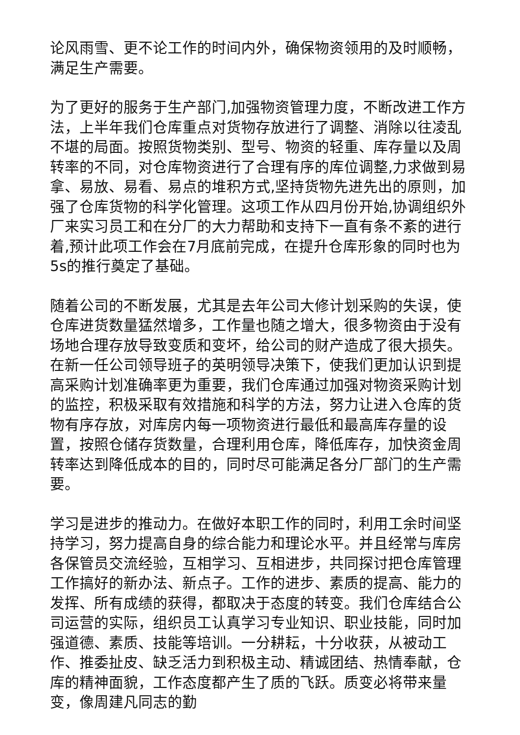论风雨雪、更不论工作的时间内外，确保物资领用的及时顺畅，满足生产需要。
为了更好的服务于生产部门,加强物资管理力度，不断改进工作方法，上半年我们仓库重点对货物存放进行了调整、消除以往凌乱不堪的局面。按照货物类别、型号、物资的轻重、库存量以及周转率的不同，对仓库物资进行了合理有序的库位调整,力求做到易拿、易放、易看、易点的堆积方式,坚持货物先进先出的原则，加强了仓库货物的科学化管理。这项工作从四月份开始,协调组织外厂来实习员工和在分厂的大力帮助和支持下一直有条不紊的进行着,预计此项工作会在7月底前完成，在提升仓库形象的同时也为5s的推行奠定了基础。
随着公司的不断发展，尤其是去年公司大修计划采购的失误，使仓库进货数量猛然增多，工作量也随之增大，很多物资由于没有场地合理存放导致变质和变坏，给公司的财产造成了很大损失。在新一任公司领导班子的英明领导决策下，使我们更加认识到提高采购计划准确率更为重要，我们仓库通过加强对物资采购计划的监控，积极采取有效措施和科学的方法，努力让进入仓库的货物有序存放，对库房内每一项物资进行最低和最高库存量的设置，按照仓储存货数量，合理利用仓库，降低库存，加快资金周转率达到降低成本的目的，同时尽可能满足各分厂部门的生产需要。
学习是进步的推动力。在做好本职工作的同时，利用工余时间坚持学习，努力提高自身的综合能力和理论水平。并且经常与库房各保管员交流经验，互相学习、互相进步，共同探讨把仓库管理工作搞好的新办法、新点子。工作的进步、素质的提高、能力的发挥、所有成绩的获得，都取决于态度的转变。我们仓库结合公司运营的实际，组织员工认真学习专业知识、职业技能，同时加强道德、素质、技能等培训。一分耕耘，十分收获，从被动工作、推委扯皮、缺乏活力到积极主动、精诚团结、热情奉献，仓库的精神面貌，工作态度都产生了质的飞跃。质变必将带来量变，像周建凡同志的勤